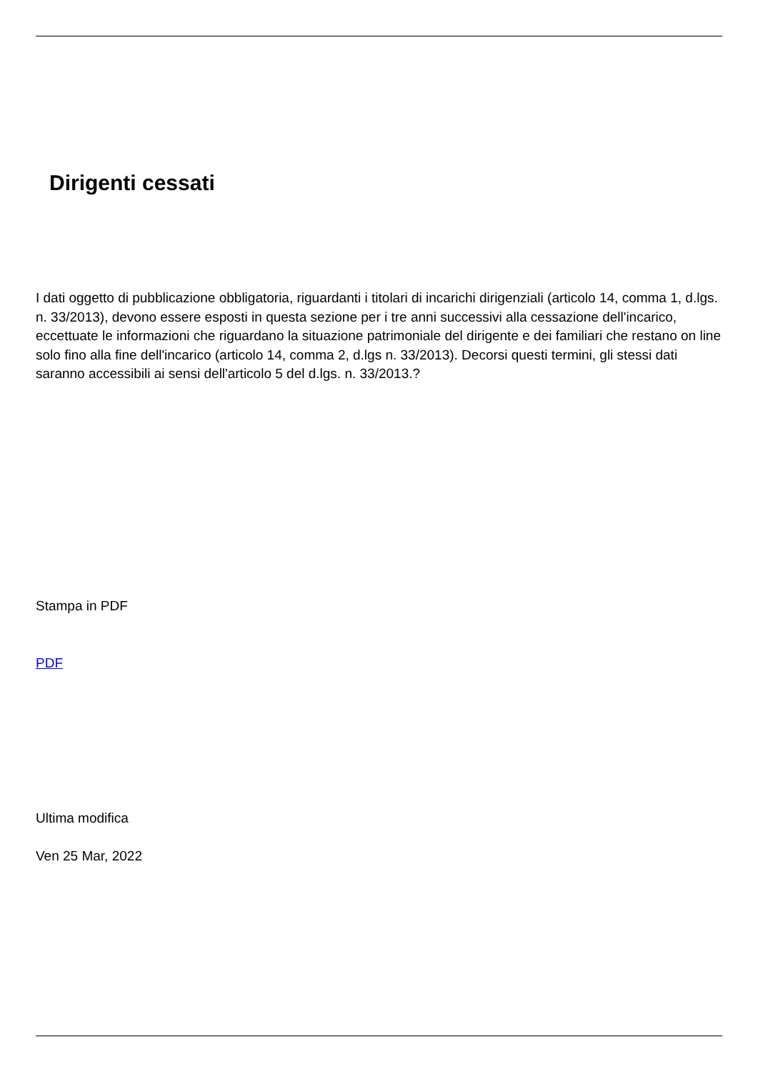Dirigenti cessati
I dati oggetto di pubblicazione obbligatoria, riguardanti i titolari di incarichi dirigenziali (articolo 14, comma 1, d.lgs. n. 33/2013), devono essere esposti in questa sezione per i tre anni successivi alla cessazione dell'incarico, eccettuate le informazioni che riguardano la situazione patrimoniale del dirigente e dei familiari che restano on line solo fino alla fine dell'incarico (articolo 14, comma 2, d.lgs n. 33/2013). Decorsi questi termini, gli stessi dati saranno accessibili ai sensi dell'articolo 5 del d.lgs. n. 33/2013.?
Stampa in PDF
PDF
Ultima modifica
Ven 25 Mar, 2022